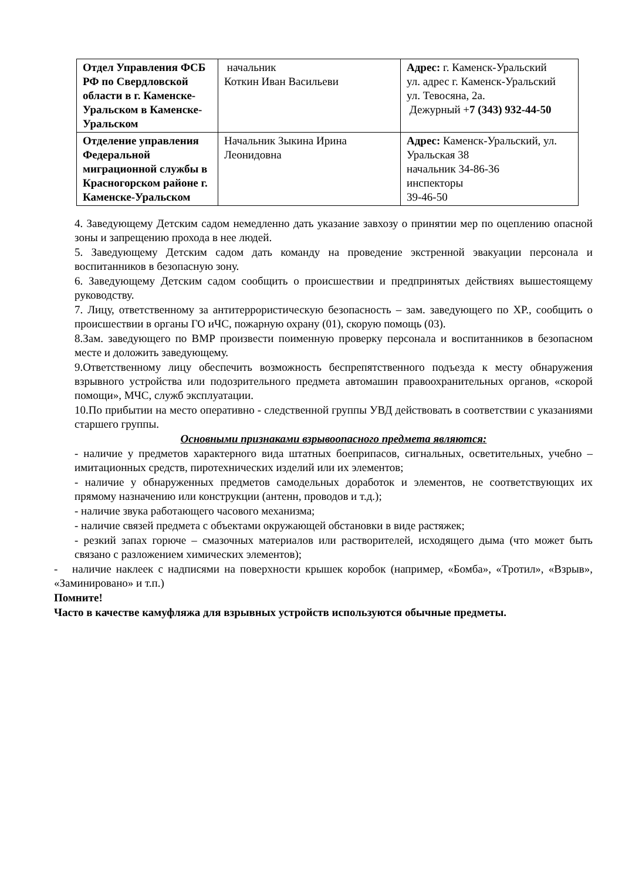| Отдел Управления ФСБ РФ по Свердловской области в г. Каменске-Уральском в Каменске-Уральском | начальник Коткин Иван Васильеви | Адрес: г. Каменск-Уральский ул. адрес г. Каменск-Уральский ул. Тевосяна, 2а. Дежурный + 7 (343) 932-44-50 |
| Отделение управления Федеральной миграционной службы в Красногорском районе г. Каменске-Уральском | Начальник Зыкина Ирина Леонидовна | Адрес: Каменск-Уральский, ул. Уральская 38 начальник 34-86-36 инспекторы 39-46-50 |
4. Заведующему Детским садом немедленно дать указание завхозу о принятии мер по оцеплению опасной зоны и запрещению прохода в нее людей.
5. Заведующему Детским садом дать команду на проведение экстренной эвакуации персонала и воспитанников в безопасную зону.
6. Заведующему Детским садом сообщить о происшествии и предпринятых действиях вышестоящему руководству.
7. Лицу, ответственному за антитеррористическую безопасность – зам. заведующего по ХР., сообщить о происшествии в органы ГО иЧС, пожарную охрану (01), скорую помощь (03).
8.Зам. заведующего по ВМР произвести поименную проверку персонала и воспитанников в безопасном месте и доложить заведующему.
9.Ответственному лицу обеспечить возможность беспрепятственного подъезда к месту обнаружения взрывного устройства или подозрительного предмета автомашин правоохранительных органов, «скорой помощи», МЧС, служб эксплуатации.
10.По прибытии на место оперативно - следственной группы УВД действовать в соответствии с указаниями старшего группы.
Основными признаками взрывоопасного предмета являются:
- наличие у предметов характерного вида штатных боеприпасов, сигнальных, осветительных, учебно – имитационных средств, пиротехнических изделий или их элементов;
- наличие у обнаруженных предметов самодельных доработок и элементов, не соответствующих их прямому назначению или конструкции (антенн, проводов и т.д.);
- наличие звука работающего часового механизма;
- наличие связей предмета с объектами окружающей обстановки в виде растяжек;
- резкий запах горюче – смазочных материалов или растворителей, исходящего дыма (что может быть связано с разложением химических элементов);
- наличие наклеек с надписями на поверхности крышек коробок (например, «Бомба», «Тротил», «Взрыв», «Заминировано» и т.п.)
Помните!
Часто в качестве камуфляжа для взрывных устройств используются обычные предметы.